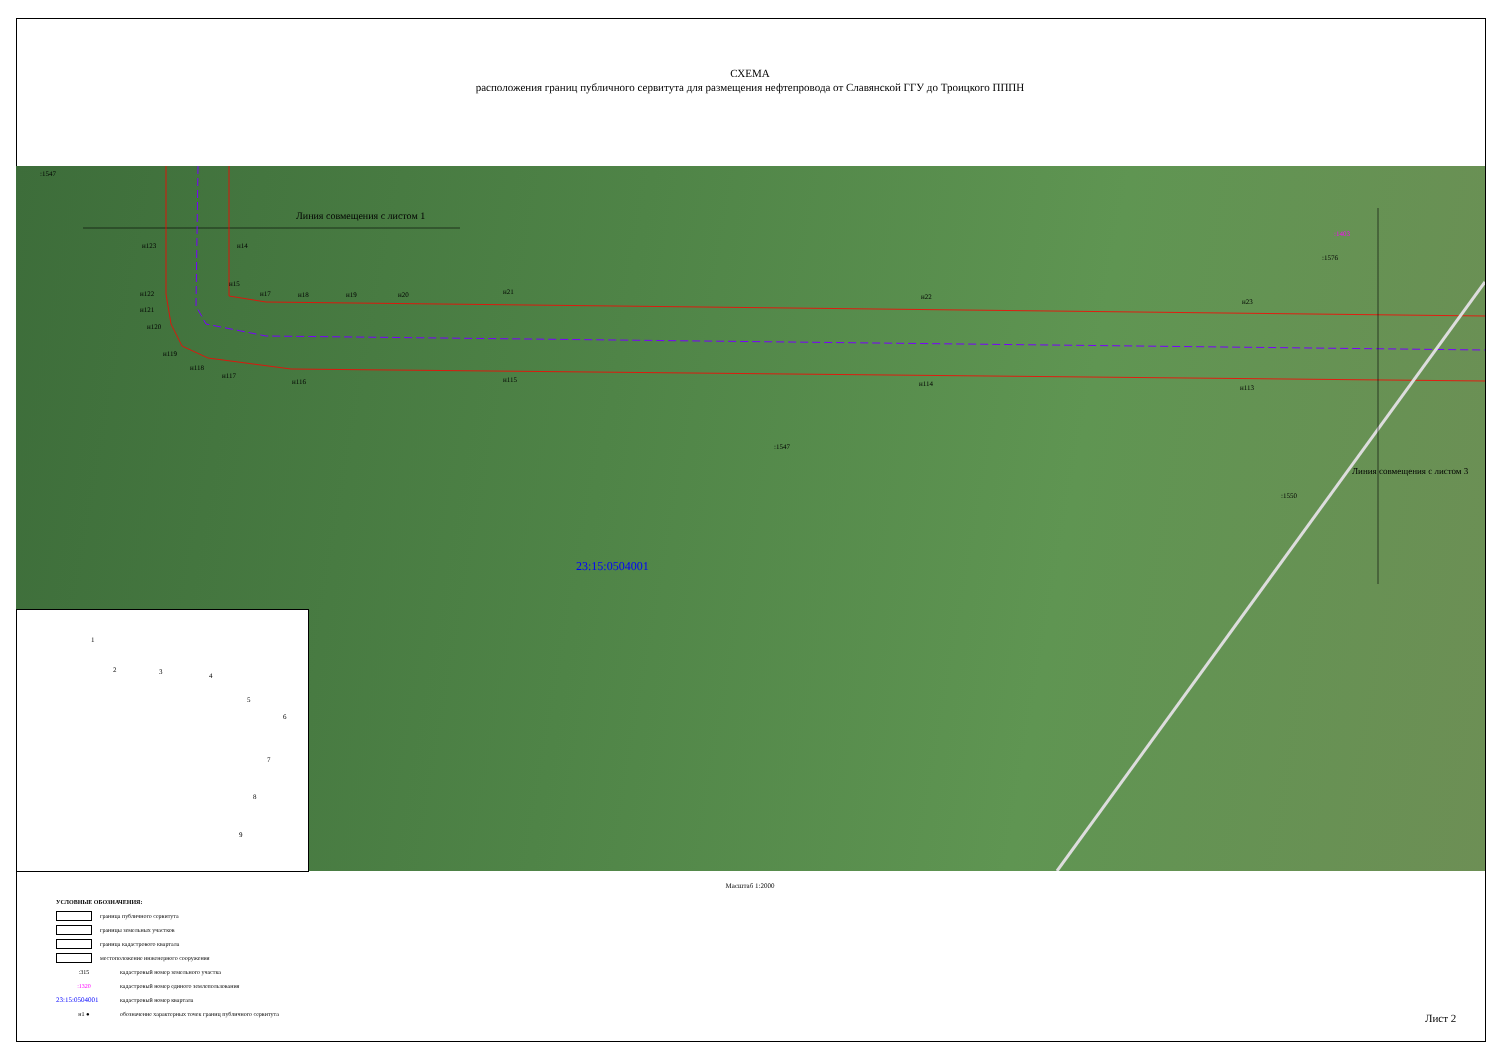СХЕМА
расположения границ публичного сервитута для размещения нефтепровода от Славянской ГГУ до Троицкого ПППН
:1547
Линия совмещения с листом 1
н123 н14
н15
н17 н18 н19 н20 н21
н22
н23
н122
н121
н120
н119
н118
н117
н116 н115 н114 н113
:1403:1576
:1547:1550
23:15:0504001
Линия совмещения с листом 3
1
2 3 4
5
6
7
8
9
Масштаб 1:2000
УСЛОВНЫЕ ОБОЗНАЧЕНИЯ:
граница публичного сервитута
границы земельных участков
граница кадастрового квартала
местоположение инженерного сооружения
:315 кадастровый номер земельного участка
:1320 кадастровый номер единого землепользования
23:15:0504001 кадастровый номер квартала
н1 ● обозначение характерных точек границ публичного сервитута
Лист 2